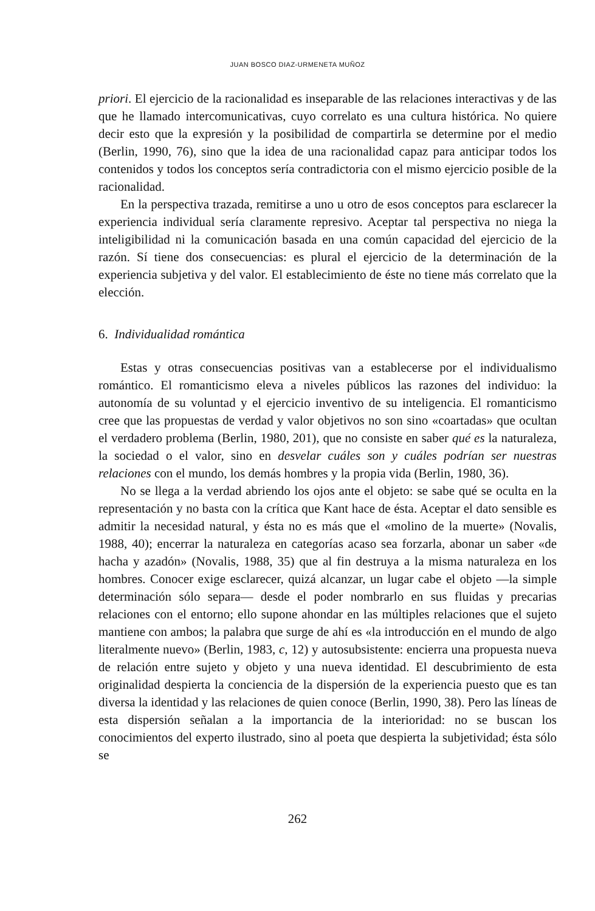JUAN BOSCO DIAZ-URMENETA MUÑOZ
priori. El ejercicio de la racionalidad es inseparable de las relaciones interactivas y de las que he llamado intercomunicativas, cuyo correlato es una cultura histórica. No quiere decir esto que la expresión y la posibilidad de compartirla se determine por el medio (Berlin, 1990, 76), sino que la idea de una racionalidad capaz para anticipar todos los contenidos y todos los conceptos sería contradictoria con el mismo ejercicio posible de la racionalidad.
En la perspectiva trazada, remitirse a uno u otro de esos conceptos para esclarecer la experiencia individual sería claramente represivo. Aceptar tal perspectiva no niega la inteligibilidad ni la comunicación basada en una común capacidad del ejercicio de la razón. Sí tiene dos consecuencias: es plural el ejercicio de la determinación de la experiencia subjetiva y del valor. El establecimiento de éste no tiene más correlato que la elección.
6. Individualidad romántica
Estas y otras consecuencias positivas van a establecerse por el individualismo romántico. El romanticismo eleva a niveles públicos las razones del individuo: la autonomía de su voluntad y el ejercicio inventivo de su inteligencia. El romanticismo cree que las propuestas de verdad y valor objetivos no son sino «coartadas» que ocultan el verdadero problema (Berlin, 1980, 201), que no consiste en saber qué es la naturaleza, la sociedad o el valor, sino en desvelar cuáles son y cuáles podrían ser nuestras relaciones con el mundo, los demás hombres y la propia vida (Berlin, 1980, 36).
No se llega a la verdad abriendo los ojos ante el objeto: se sabe qué se oculta en la representación y no basta con la crítica que Kant hace de ésta. Aceptar el dato sensible es admitir la necesidad natural, y ésta no es más que el «molino de la muerte» (Novalis, 1988, 40); encerrar la naturaleza en categorías acaso sea forzarla, abonar un saber «de hacha y azadón» (Novalis, 1988, 35) que al fin destruya a la misma naturaleza en los hombres. Conocer exige esclarecer, quizá alcanzar, un lugar cabe el objeto —la simple determinación sólo separa— desde el poder nombrarlo en sus fluidas y precarias relaciones con el entorno; ello supone ahondar en las múltiples relaciones que el sujeto mantiene con ambos; la palabra que surge de ahí es «la introducción en el mundo de algo literalmente nuevo» (Berlin, 1983, c, 12) y autosubsistente: encierra una propuesta nueva de relación entre sujeto y objeto y una nueva identidad. El descubrimiento de esta originalidad despierta la conciencia de la dispersión de la experiencia puesto que es tan diversa la identidad y las relaciones de quien conoce (Berlin, 1990, 38). Pero las líneas de esta dispersión señalan a la importancia de la interioridad: no se buscan los conocimientos del experto ilustrado, sino al poeta que despierta la subjetividad; ésta sólo se
262